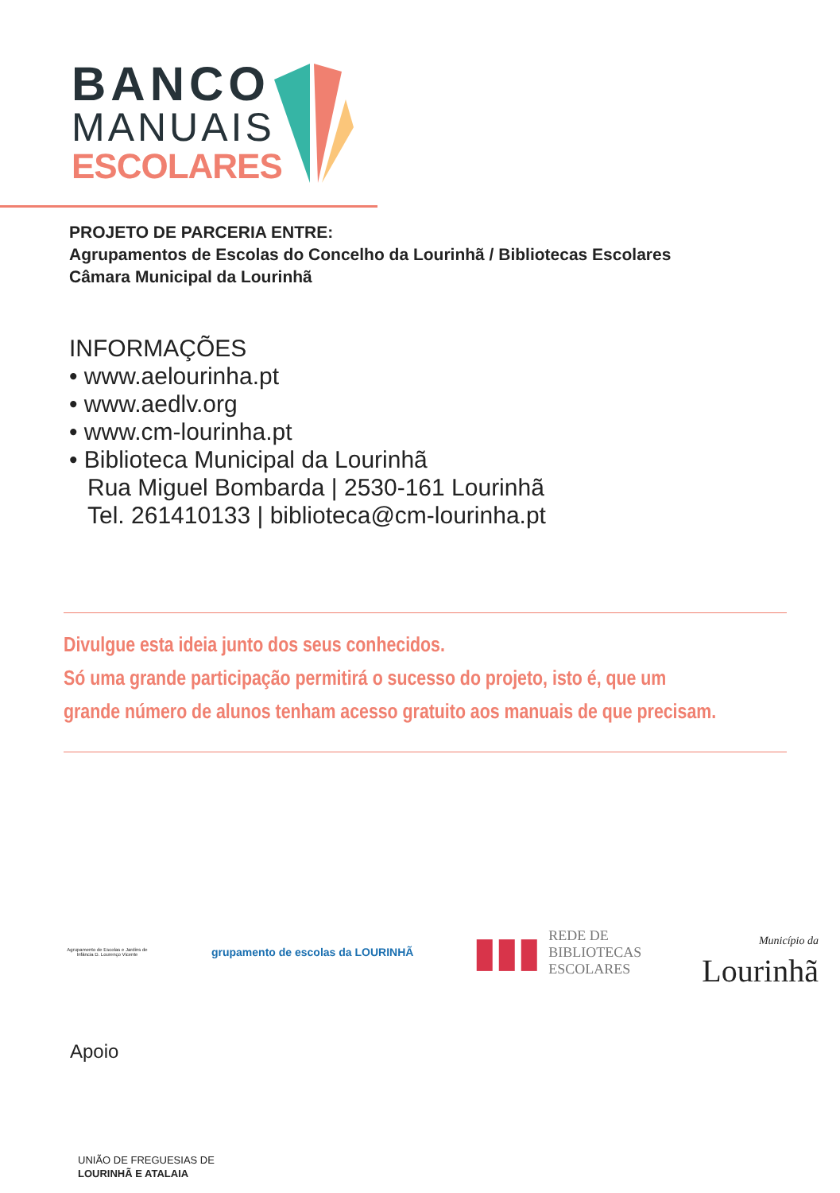BANCO
MANUAIS
ESCOLARES
PROJETO DE PARCERIA ENTRE:
Agrupamentos de Escolas do Concelho da Lourinhã / Bibliotecas Escolares
Câmara Municipal da Lourinhã
INFORMAÇÕES
• www.aelourinha.pt
• www.aedlv.org
• www.cm-lourinha.pt
• Biblioteca Municipal da Lourinhã
Rua Miguel Bombarda | 2530-161 Lourinhã
Tel. 261410133 | biblioteca@cm-lourinha.pt
Divulgue esta ideia junto dos seus conhecidos.
Só uma grande participação permitirá o sucesso do projeto, isto é, que um
grande número de alunos tenham acesso gratuito aos manuais de que precisam.
Agrupamento de Escolas e Jardins de Infância D. Lourenço Vicente
grupamento de escolas da LOURINHÃ
▮▮▮ REDE DE
BIBLIOTECAS
ESCOLARES
Município da
Lourinhã
Apoio
UNIÃO DE FREGUESIAS DE
LOURINHÃ E ATALAIA